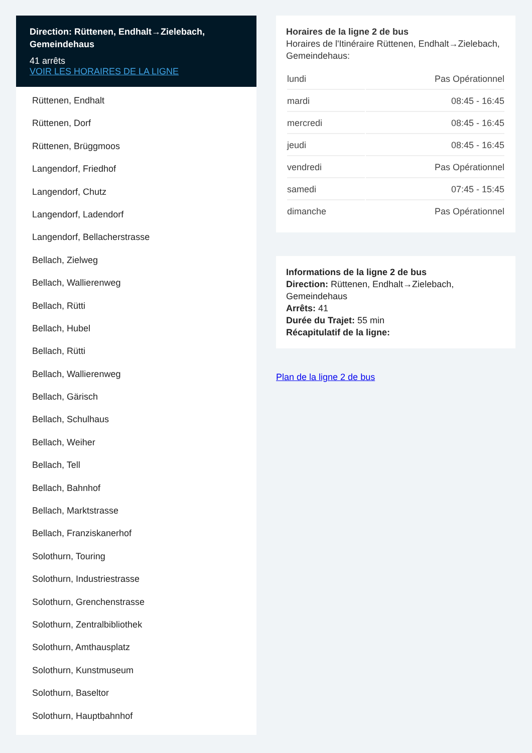Direction: Rüttenen, Endhalt→Zielebach, Gemeindehaus
41 arrêts
VOIR LES HORAIRES DE LA LIGNE
Rüttenen, Endhalt
Rüttenen, Dorf
Rüttenen, Brüggmoos
Langendorf, Friedhof
Langendorf, Chutz
Langendorf, Ladendorf
Langendorf, Bellacherstrasse
Bellach, Zielweg
Bellach, Wallierenweg
Bellach, Rütti
Bellach, Hubel
Bellach, Rütti
Bellach, Wallierenweg
Bellach, Gärisch
Bellach, Schulhaus
Bellach, Weiher
Bellach, Tell
Bellach, Bahnhof
Bellach, Marktstrasse
Bellach, Franziskanerhof
Solothurn, Touring
Solothurn, Industriestrasse
Solothurn, Grenchenstrasse
Solothurn, Zentralbibliothek
Solothurn, Amthausplatz
Solothurn, Kunstmuseum
Solothurn, Baseltor
Solothurn, Hauptbahnhof
Horaires de la ligne 2 de bus
Horaires de l'Itinéraire Rüttenen, Endhalt→Zielebach, Gemeindehaus:
| lundi | Pas Opérationnel |
| mardi | 08:45 - 16:45 |
| mercredi | 08:45 - 16:45 |
| jeudi | 08:45 - 16:45 |
| vendredi | Pas Opérationnel |
| samedi | 07:45 - 15:45 |
| dimanche | Pas Opérationnel |
Informations de la ligne 2 de bus
Direction: Rüttenen, Endhalt→Zielebach, Gemeindehaus
Arrêts: 41
Durée du Trajet: 55 min
Récapitulatif de la ligne:
Plan de la ligne 2 de bus